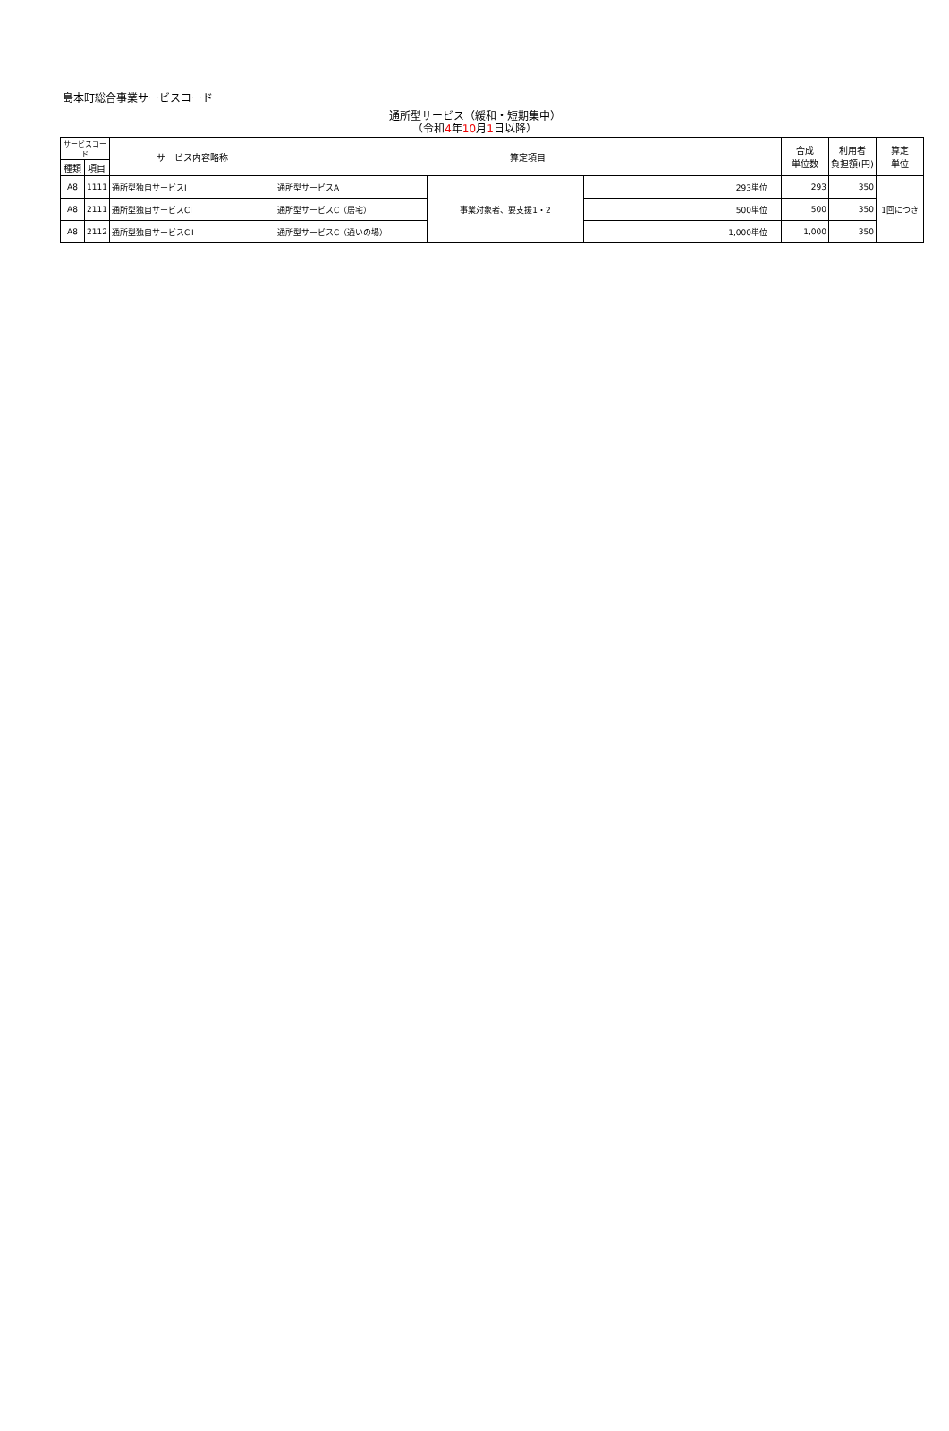島本町総合事業サービスコード
通所型サービス（緩和・短期集中）
（令和4年10月1日以降）
| サービスコード | | サービス内容略称 | 算定項目 | | | 合成 単位数 | 利用者 負担額(円) | 算定 単位 |
| --- | --- | --- | --- | --- | --- | --- | --- | --- |
| 種類 | 項目 | | | | | | | |
| A8 | 1111 | 通所型独自サービスⅠ | 通所型サービスA | 事業対象者、要支援1・2 | 293単位 | 293 | 350 | 1回につき |
| A8 | 2111 | 通所型独自サービスCⅠ | 通所型サービスC（居宅） | | 500単位 | 500 | 350 | |
| A8 | 2112 | 通所型独自サービスCⅡ | 通所型サービスC（通いの場） | | 1,000単位 | 1,000 | 350 | |